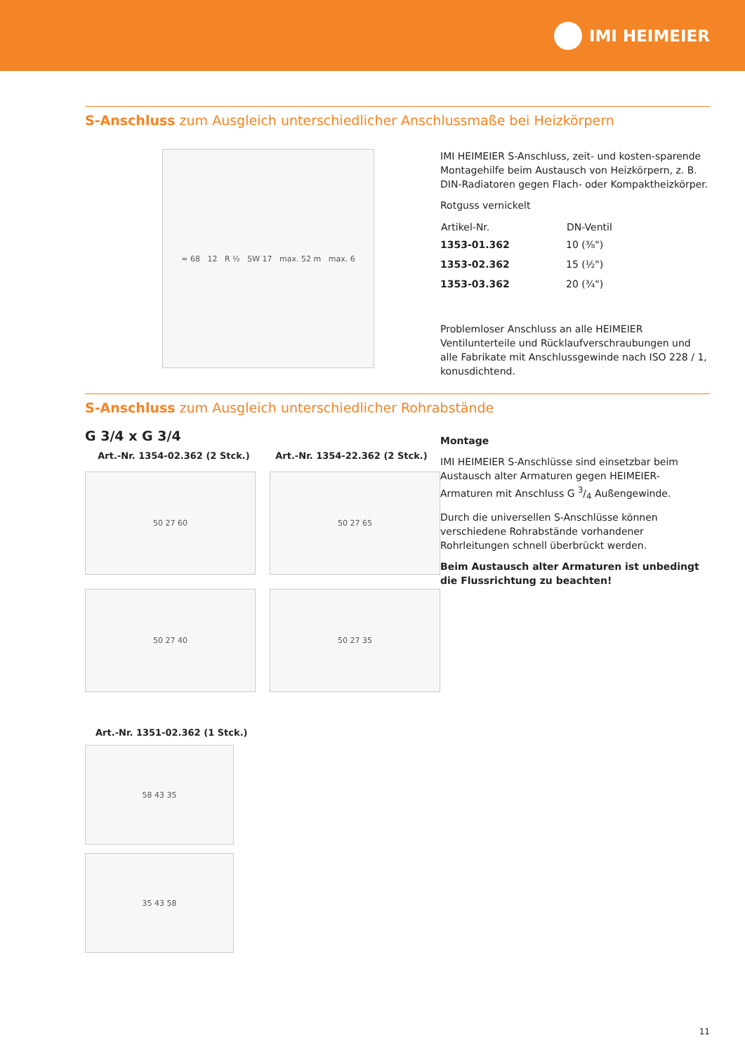IMI HEIMEIER
S-Anschluss zum Ausgleich unterschiedlicher Anschlussmaße bei Heizkörpern
≈ 68 12 R ½ SW 17 max. 52 m max. 6
IMI HEIMEIER S-Anschluss, zeit- und kosten-sparende Montagehilfe beim Austausch von Heizkörpern, z. B. DIN-Radiatoren gegen Flach- oder Kompaktheizkörper.
Rotguss vernickelt
| Artikel-Nr. | DN-Ventil |
| --- | --- |
| 1353-01.362 | 10 (⅜") |
| 1353-02.362 | 15 (½") |
| 1353-03.362 | 20 (¾") |
Problemloser Anschluss an alle HEIMEIER Ventilunterteile und Rücklaufverschraubungen und alle Fabrikate mit Anschlussgewinde nach ISO 228 / 1, konusdichtend.
S-Anschluss zum Ausgleich unterschiedlicher Rohrabstände
G 3/4 x G 3/4
Art.-Nr. 1354-02.362 (2 Stck.) Art.-Nr. 1354-22.362 (2 Stck.)
50 27 60
50 27 65
50 27 40
50 27 35
Art.-Nr. 1351-02.362 (1 Stck.)
58 43 35
35 43 58
Montage
IMI HEIMEIER S-Anschlüsse sind einsetzbar beim Austausch alter Armaturen gegen HEIMEIER-Armaturen mit Anschluss G 3/4 Außengewinde.
Durch die universellen S-Anschlüsse können verschiedene Rohrabstände vorhandener Rohrleitungen schnell überbrückt werden.
Beim Austausch alter Armaturen ist unbedingt die Flussrichtung zu beachten!
11